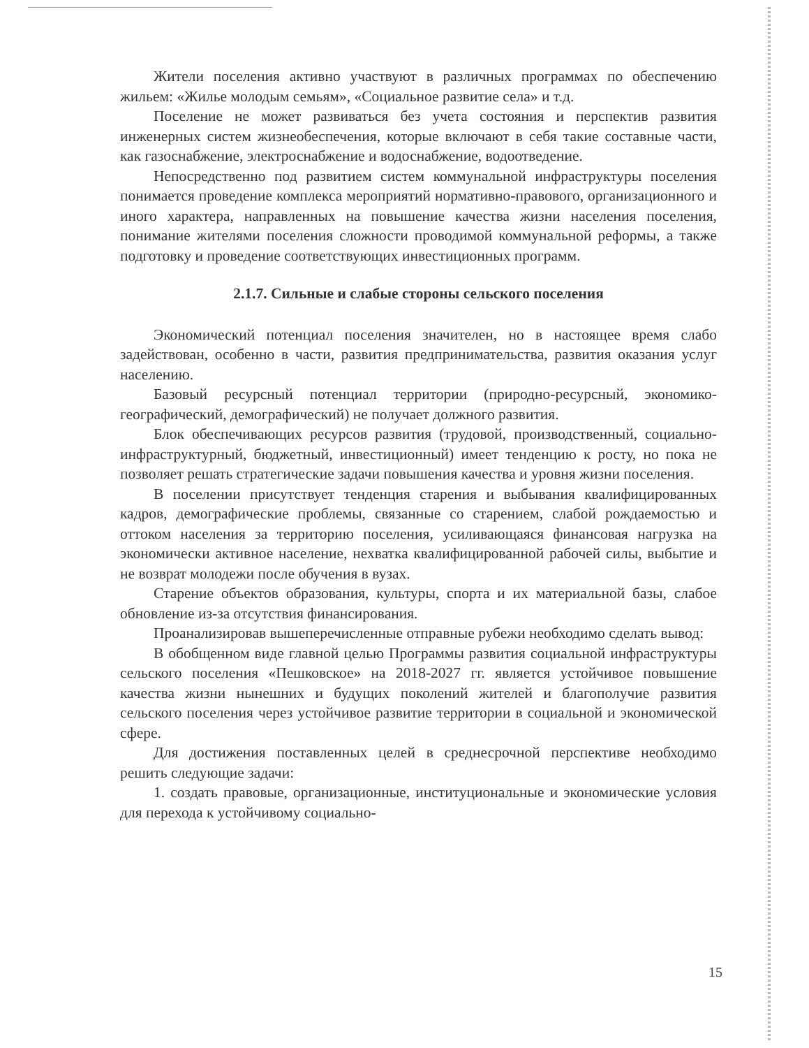Жители поселения активно участвуют в различных программах по обеспечению жильем: «Жилье молодым семьям», «Социальное развитие села» и т.д.
Поселение не может развиваться без учета состояния и перспектив развития инженерных систем жизнеобеспечения, которые включают в себя такие составные части, как газоснабжение, электроснабжение и водоснабжение, водоотведение.
Непосредственно под развитием систем коммунальной инфраструктуры поселения понимается проведение комплекса мероприятий нормативно-правового, организационного и иного характера, направленных на повышение качества жизни населения поселения, понимание жителями поселения сложности проводимой коммунальной реформы, а также подготовку и проведение соответствующих инвестиционных программ.
2.1.7. Сильные и слабые стороны сельского поселения
Экономический потенциал поселения значителен, но в настоящее время слабо задействован, особенно в части, развития предпринимательства, развития оказания услуг населению.
Базовый ресурсный потенциал территории (природно-ресурсный, экономико-географический, демографический) не получает должного развития.
Блок обеспечивающих ресурсов развития (трудовой, производственный, социально-инфраструктурный, бюджетный, инвестиционный) имеет тенденцию к росту, но пока не позволяет решать стратегические задачи повышения качества и уровня жизни поселения.
В поселении присутствует тенденция старения и выбывания квалифицированных кадров, демографические проблемы, связанные со старением, слабой рождаемостью и оттоком населения за территорию поселения, усиливающаяся финансовая нагрузка на экономически активное население, нехватка квалифицированной рабочей силы, выбытие и не возврат молодежи после обучения в вузах.
Старение объектов образования, культуры, спорта и их материальной базы, слабое обновление из-за отсутствия финансирования.
Проанализировав вышеперечисленные отправные рубежи необходимо сделать вывод:
В обобщенном виде главной целью Программы развития социальной инфраструктуры сельского поселения «Пешковское» на 2018-2027 гг. является устойчивое повышение качества жизни нынешних и будущих поколений жителей и благополучие развития сельского поселения через устойчивое развитие территории в социальной и экономической сфере.
Для достижения поставленных целей в среднесрочной перспективе необходимо решить следующие задачи:
1. создать правовые, организационные, институциональные и экономические условия для перехода к устойчивому социально-
15